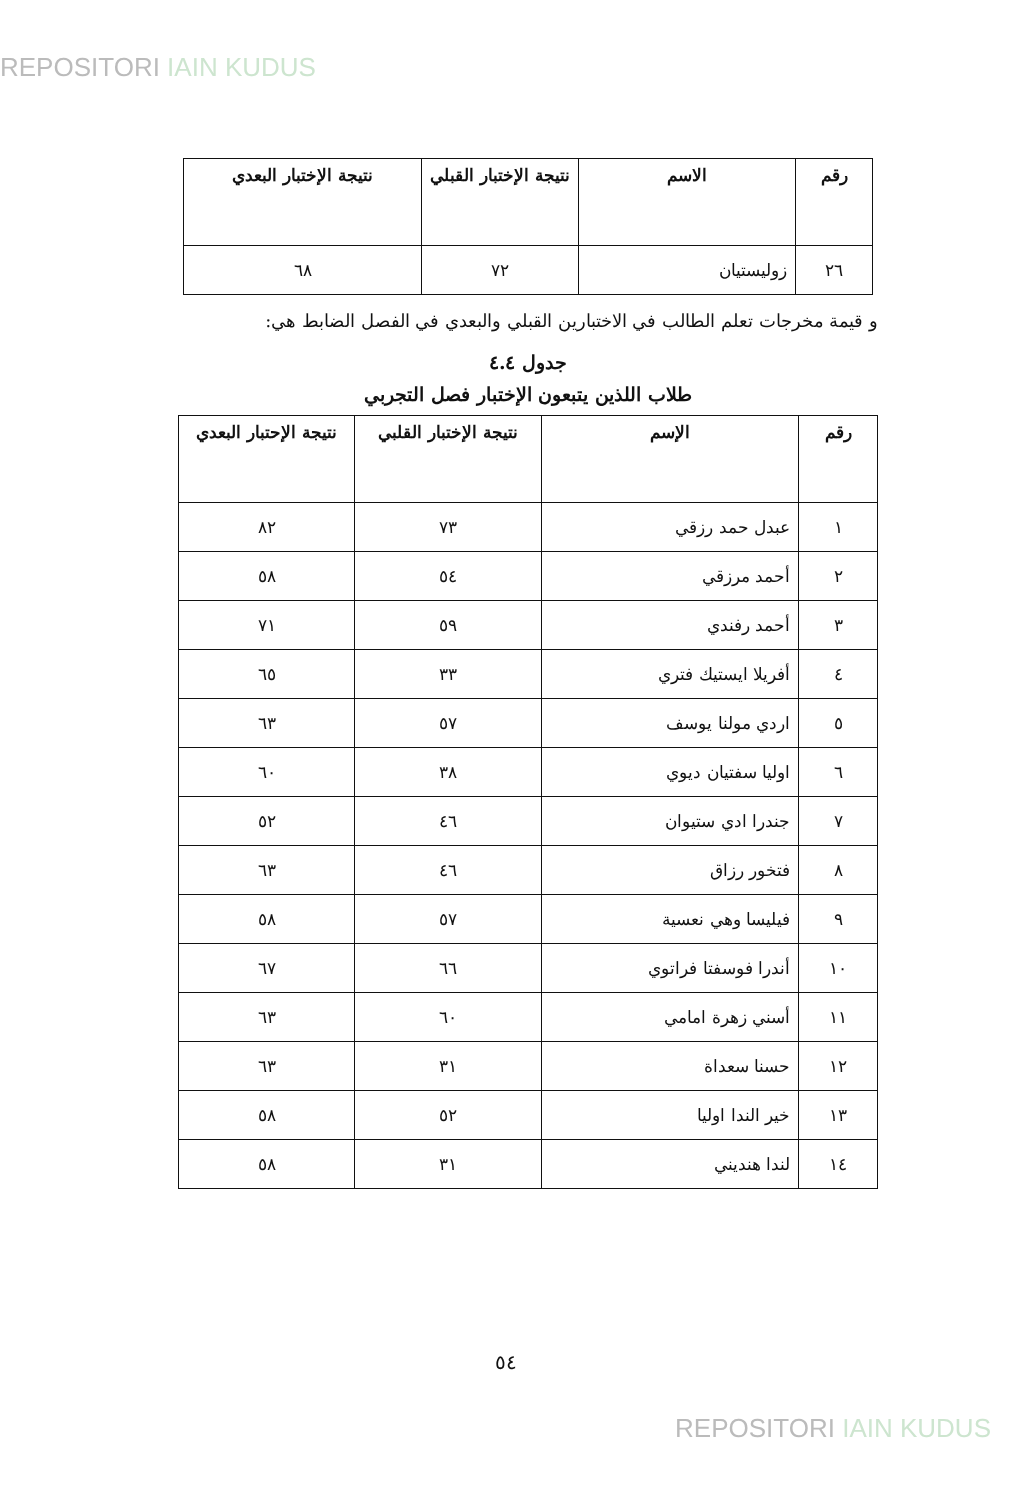REPOSITORI IAIN KUDUS
| رقم | الاسم | نتيجة الإختبار القبلي | نتيجة الإختبار البعدي |
| --- | --- | --- | --- |
| ٢٦ | زوليستيان | ٧٢ | ٦٨ |
و قيمة مخرجات تعلم الطالب في الاختبارين القبلي والبعدي في الفصل الضابط هي:
جدول ٤.٤
طلاب اللذين يتبعون الإختبار فصل التجربي
| رقم | الإسم | نتيجة الإختبار القلبي | نتيجة الإحتبار البعدي |
| --- | --- | --- | --- |
| ١ | عبدل حمد رزقي | ٧٣ | ٨٢ |
| ٢ | أحمد مرزقي | ٥٤ | ٥٨ |
| ٣ | أحمد رفندي | ٥٩ | ٧١ |
| ٤ | أفريلا ايستيك فتري | ٣٣ | ٦٥ |
| ٥ | اردي مولنا يوسف | ٥٧ | ٦٣ |
| ٦ | اوليا سفتيان ديوي | ٣٨ | ٦٠ |
| ٧ | جندرا ادي ستيوان | ٤٦ | ٥٢ |
| ٨ | فتخور رزاق | ٤٦ | ٦٣ |
| ٩ | فيليسا وهي نعسية | ٥٧ | ٥٨ |
| ١٠ | أندرا فوسفتا فراتوي | ٦٦ | ٦٧ |
| ١١ | أسني زهرة امامي | ٦٠ | ٦٣ |
| ١٢ | حسنا سعداة | ٣١ | ٦٣ |
| ١٣ | خير الندا اوليا | ٥٢ | ٥٨ |
| ١٤ | لندا هنديني | ٣١ | ٥٨ |
٥٤
REPOSITORI IAIN KUDUS